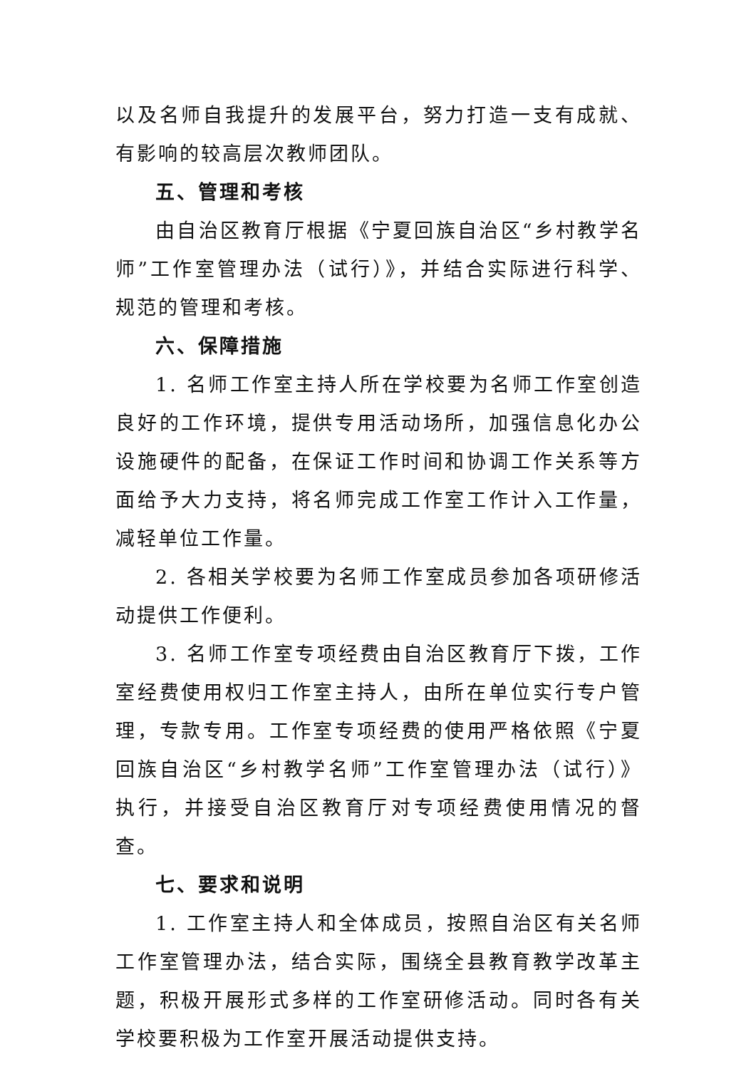以及名师自我提升的发展平台，努力打造一支有成就、有影响的较高层次教师团队。
五、管理和考核
由自治区教育厅根据《宁夏回族自治区“乡村教学名师”工作室管理办法（试行）》，并结合实际进行科学、规范的管理和考核。
六、保障措施
1. 名师工作室主持人所在学校要为名师工作室创造良好的工作环境，提供专用活动场所，加强信息化办公设施硬件的配备，在保证工作时间和协调工作关系等方面给予大力支持，将名师完成工作室工作计入工作量，减轻单位工作量。
2. 各相关学校要为名师工作室成员参加各项研修活动提供工作便利。
3. 名师工作室专项经费由自治区教育厅下拨，工作室经费使用权归工作室主持人，由所在单位实行专户管理，专款专用。工作室专项经费的使用严格依照《宁夏回族自治区“乡村教学名师”工作室管理办法（试行）》执行，并接受自治区教育厅对专项经费使用情况的督查。
七、要求和说明
1. 工作室主持人和全体成员，按照自治区有关名师工作室管理办法，结合实际，围绕全县教育教学改革主题，积极开展形式多样的工作室研修活动。同时各有关学校要积极为工作室开展活动提供支持。